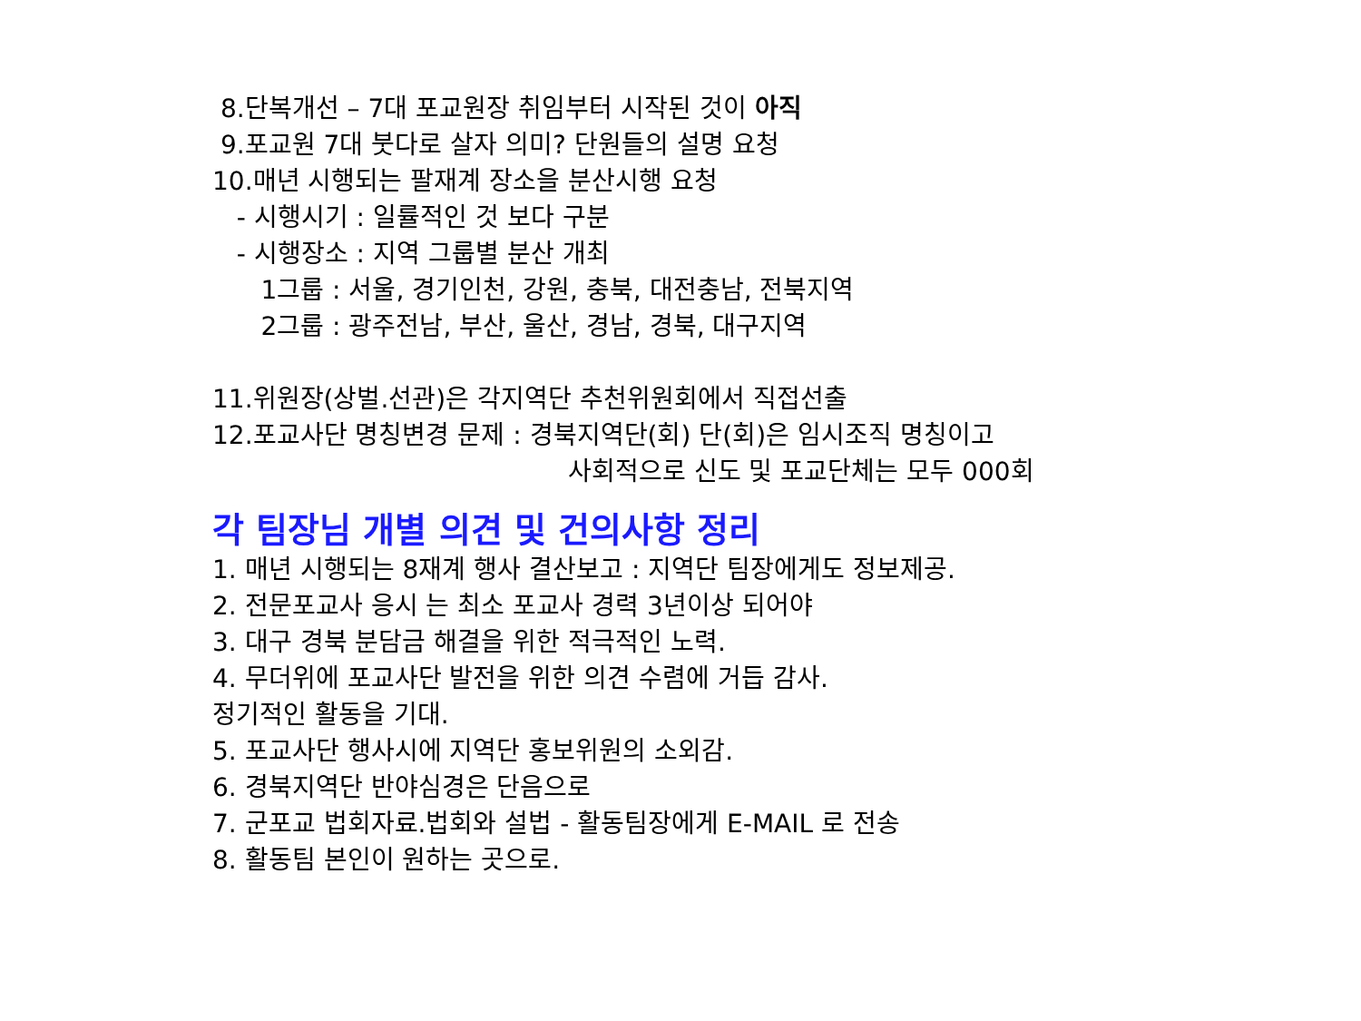8.단복개선 – 7대 포교원장 취임부터 시작된 것이 아직
9.포교원 7대 붓다로 살자 의미? 단원들의 설명 요청
10.매년 시행되는 팔재계 장소을 분산시행 요청
- 시행시기 : 일률적인 것 보다 구분
- 시행장소 : 지역 그룹별 분산 개최
1그룹 : 서울, 경기인천, 강원, 충북, 대전충남, 전북지역
2그룹 : 광주전남, 부산, 울산, 경남, 경북, 대구지역
11.위원장(상벌.선관)은 각지역단 추천위원회에서 직접선출
12.포교사단 명칭변경 문제 : 경북지역단(회) 단(회)은 임시조직 명칭이고
사회적으로 신도 및 포교단체는 모두 000회
각 팀장님 개별 의견 및 건의사항 정리
1. 매년 시행되는 8재계 행사 결산보고 : 지역단 팀장에게도 정보제공.
2. 전문포교사 응시 는 최소 포교사 경력 3년이상 되어야
3. 대구 경북 분담금 해결을 위한 적극적인 노력.
4. 무더위에 포교사단 발전을 위한 의견 수렴에 거듭 감사.
정기적인 활동을 기대.
5. 포교사단 행사시에 지역단 홍보위원의 소외감.
6. 경북지역단 반야심경은 단음으로
7. 군포교 법회자료.법회와 설법 - 활동팀장에게 E-MAIL 로 전송
8. 활동팀 본인이 원하는 곳으로.